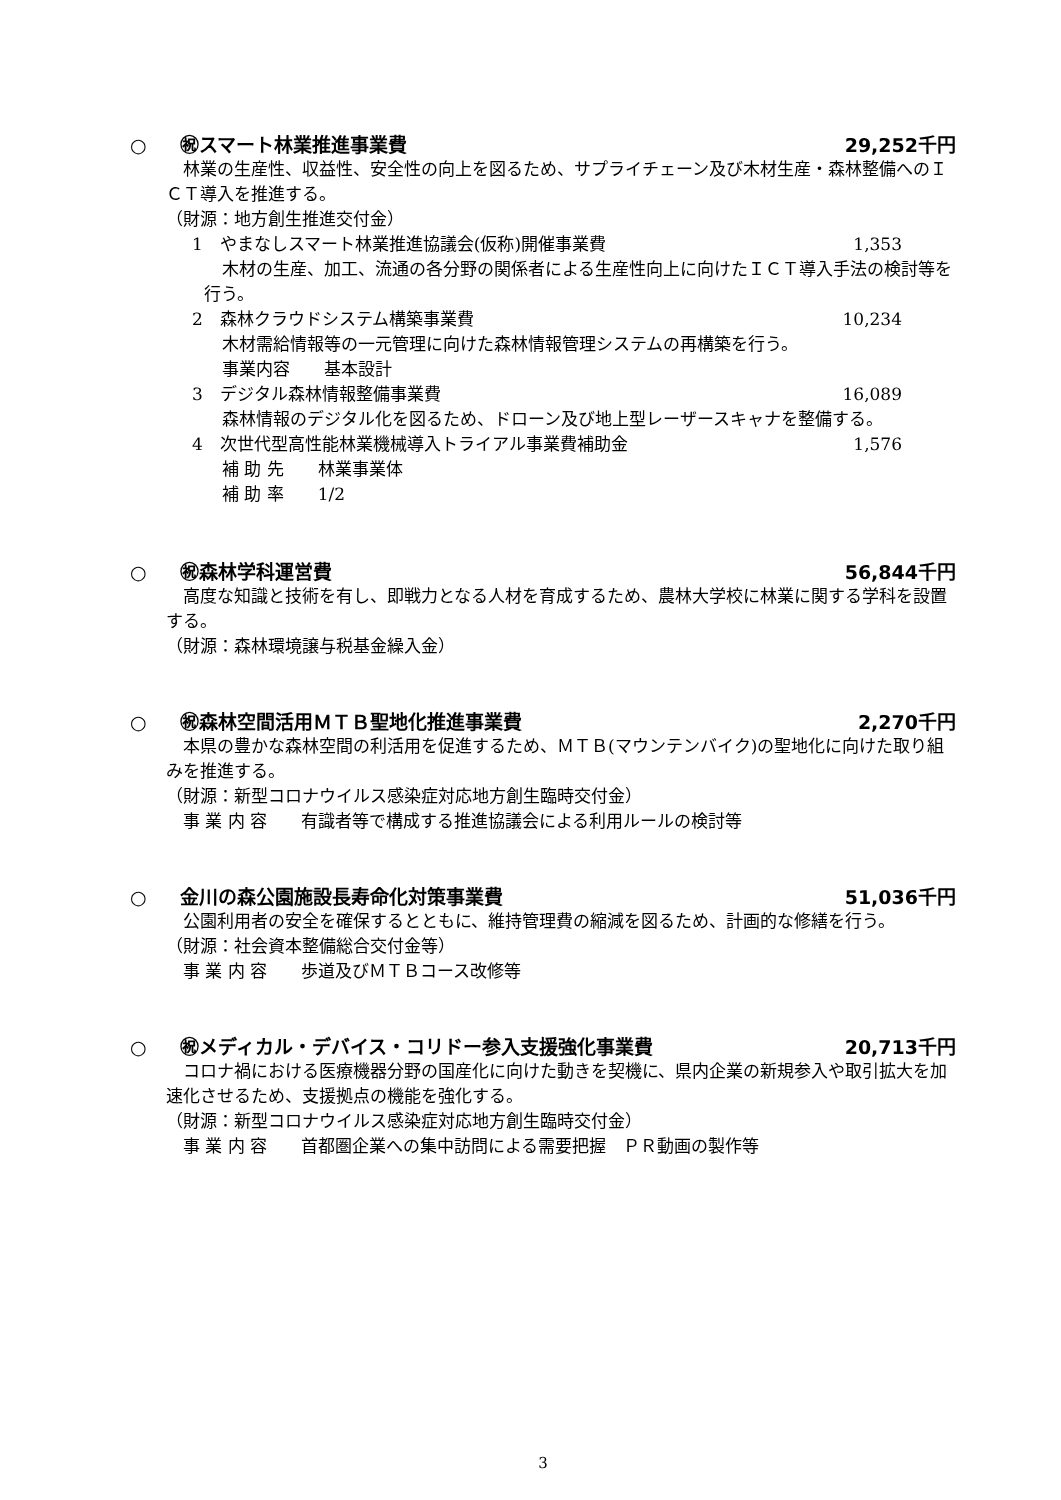○ ㊗スマート林業推進事業費 29,252千円
林業の生産性、収益性、安全性の向上を図るため、サプライチェーン及び木材生産・森林整備へのＩＣＴ導入を推進する。
（財源：地方創生推進交付金）
1　やまなしスマート林業推進協議会(仮称)開催事業費 1,353
木材の生産、加工、流通の各分野の関係者による生産性向上に向けたＩＣＴ導入手法の検討等を行う。
2　森林クラウドシステム構築事業費 10,234
木材需給情報等の一元管理に向けた森林情報管理システムの再構築を行う。
事業内容　　基本設計
3　デジタル森林情報整備事業費 16,089
森林情報のデジタル化を図るため、ドローン及び地上型レーザースキャナを整備する。
4　次世代型高性能林業機械導入トライアル事業費補助金 1,576
補 助 先　　林業事業体
補 助 率　　1/2
○ ㊗森林学科運営費 56,844千円
高度な知識と技術を有し、即戦力となる人材を育成するため、農林大学校に林業に関する学科を設置する。
（財源：森林環境譲与税基金繰入金）
○ ㊗森林空間活用ＭＴＢ聖地化推進事業費
2,270千円
本県の豊かな森林空間の利活用を促進するため、ＭＴＢ(マウンテンバイク)の聖地化に向けた取り組みを推進する。
（財源：新型コロナウイルス感染症対応地方創生臨時交付金）
事 業 内 容　　有識者等で構成する推進協議会による利用ルールの検討等
○ 金川の森公園施設長寿命化対策事業費
51,036千円
公園利用者の安全を確保するとともに、維持管理費の縮減を図るため、計画的な修繕を行う。
（財源：社会資本整備総合交付金等）
事 業 内 容　　歩道及びＭＴＢコース改修等
○ ㊗メディカル・デバイス・コリドー参入支援強化事業費
20,713千円
コロナ禍における医療機器分野の国産化に向けた動きを契機に、県内企業の新規参入や取引拡大を加速化させるため、支援拠点の機能を強化する。
（財源：新型コロナウイルス感染症対応地方創生臨時交付金）
事 業 内 容　　首都圏企業への集中訪問による需要把握　ＰＲ動画の製作等
3